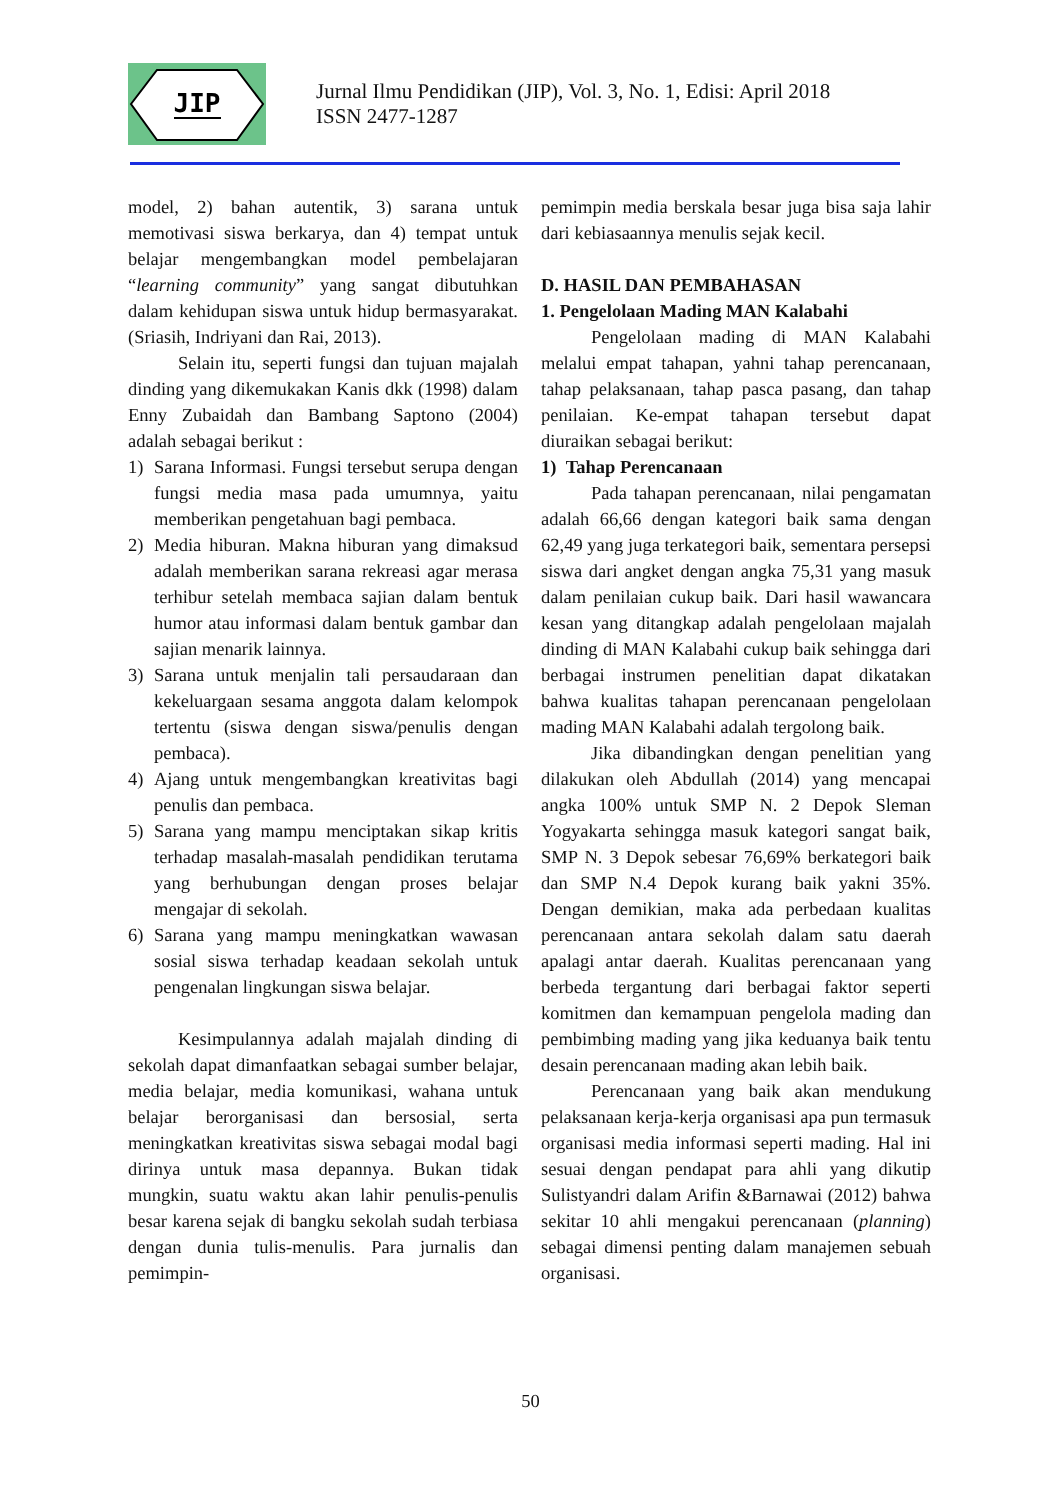JIP
Jurnal Ilmu Pendidikan (JIP), Vol. 3, No. 1, Edisi: April 2018
ISSN 2477-1287
model, 2) bahan autentik, 3) sarana untuk memotivasi siswa berkarya, dan 4) tempat untuk belajar mengembangkan model pembelajaran “learning community” yang sangat dibutuhkan dalam kehidupan siswa untuk hidup bermasyarakat. (Sriasih, Indriyani dan Rai, 2013).
Selain itu, seperti fungsi dan tujuan majalah dinding yang dikemukakan Kanis dkk (1998) dalam Enny Zubaidah dan Bambang Saptono (2004) adalah sebagai berikut :
1) Sarana Informasi. Fungsi tersebut serupa dengan fungsi media masa pada umumnya, yaitu memberikan pengetahuan bagi pembaca.
2) Media hiburan. Makna hiburan yang dimaksud adalah memberikan sarana rekreasi agar merasa terhibur setelah membaca sajian dalam bentuk humor atau informasi dalam bentuk gambar dan sajian menarik lainnya.
3) Sarana untuk menjalin tali persaudaraan dan kekeluargaan sesama anggota dalam kelompok tertentu (siswa dengan siswa/penulis dengan pembaca).
4) Ajang untuk mengembangkan kreativitas bagi penulis dan pembaca.
5) Sarana yang mampu menciptakan sikap kritis terhadap masalah-masalah pendidikan terutama yang berhubungan dengan proses belajar mengajar di sekolah.
6) Sarana yang mampu meningkatkan wawasan sosial siswa terhadap keadaan sekolah untuk pengenalan lingkungan siswa belajar.
Kesimpulannya adalah majalah dinding di sekolah dapat dimanfaatkan sebagai sumber belajar, media belajar, media komunikasi, wahana untuk belajar berorganisasi dan bersosial, serta meningkatkan kreativitas siswa sebagai modal bagi dirinya untuk masa depannya. Bukan tidak mungkin, suatu waktu akan lahir penulis-penulis besar karena sejak di bangku sekolah sudah terbiasa dengan dunia tulis-menulis. Para jurnalis dan pemimpin-
pemimpin media berskala besar juga bisa saja lahir dari kebiasaannya menulis sejak kecil.
D. HASIL DAN PEMBAHASAN
1. Pengelolaan Mading MAN Kalabahi
Pengelolaan mading di MAN Kalabahi melalui empat tahapan, yahni tahap perencanaan, tahap pelaksanaan, tahap pasca pasang, dan tahap penilaian. Ke-empat tahapan tersebut dapat diuraikan sebagai berikut:
1) Tahap Perencanaan
Pada tahapan perencanaan, nilai pengamatan adalah 66,66 dengan kategori baik sama dengan 62,49 yang juga terkategori baik, sementara persepsi siswa dari angket dengan angka 75,31 yang masuk dalam penilaian cukup baik. Dari hasil wawancara kesan yang ditangkap adalah pengelolaan majalah dinding di MAN Kalabahi cukup baik sehingga dari berbagai instrumen penelitian dapat dikatakan bahwa kualitas tahapan perencanaan pengelolaan mading MAN Kalabahi adalah tergolong baik.
Jika dibandingkan dengan penelitian yang dilakukan oleh Abdullah (2014) yang mencapai angka 100% untuk SMP N. 2 Depok Sleman Yogyakarta sehingga masuk kategori sangat baik, SMP N. 3 Depok sebesar 76,69% berkategori baik dan SMP N.4 Depok kurang baik yakni 35%. Dengan demikian, maka ada perbedaan kualitas perencanaan antara sekolah dalam satu daerah apalagi antar daerah. Kualitas perencanaan yang berbeda tergantung dari berbagai faktor seperti komitmen dan kemampuan pengelola mading dan pembimbing mading yang jika keduanya baik tentu desain perencanaan mading akan lebih baik.
Perencanaan yang baik akan mendukung pelaksanaan kerja-kerja organisasi apa pun termasuk organisasi media informasi seperti mading. Hal ini sesuai dengan pendapat para ahli yang dikutip Sulistyandri dalam Arifin &Barnawai (2012) bahwa sekitar 10 ahli mengakui perencanaan (planning) sebagai dimensi penting dalam manajemen sebuah organisasi.
50